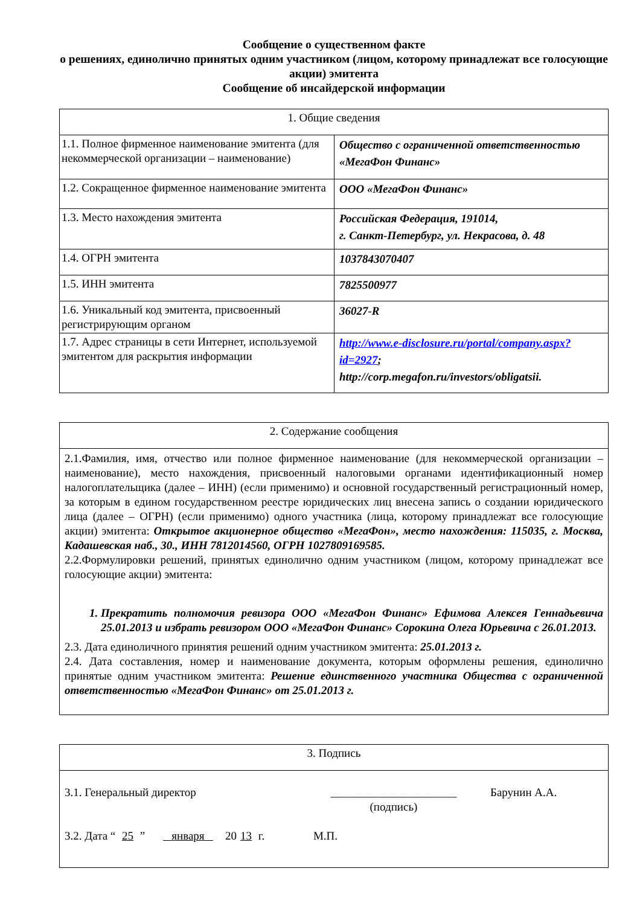Сообщение о существенном факте
о решениях, единолично принятых одним участником (лицом, которому принадлежат все голосующие акции) эмитента
Сообщение об инсайдерской информации
| 1. Общие сведения | |
| --- | --- |
| 1.1. Полное фирменное наименование эмитента (для некоммерческой организации – наименование) | Общество с ограниченной ответственностью «МегаФон Финанс» |
| 1.2. Сокращенное фирменное наименование эмитента | ООО «МегаФон Финанс» |
| 1.3. Место нахождения эмитента | Российская Федерация, 191014, г. Санкт-Петербург, ул. Некрасова, д. 48 |
| 1.4. ОГРН эмитента | 1037843070407 |
| 1.5. ИНН эмитента | 7825500977 |
| 1.6. Уникальный код эмитента, присвоенный регистрирующим органом | 36027-R |
| 1.7. Адрес страницы в сети Интернет, используемой эмитентом для раскрытия информации | http://www.e-disclosure.ru/portal/company.aspx?id=2927 ; http://corp.megafon.ru/investors/obligatsii. |
| 2. Содержание сообщения |
| --- |
| 2.1.Фамилия, имя, отчество или полное фирменное наименование (для некоммерческой организации – наименование), место нахождения, присвоенный налоговыми органами идентификационный номер налогоплательщика (далее – ИНН) (если применимо) и основной государственный регистрационный номер, за которым в едином государственном реестре юридических лиц внесена запись о создании юридического лица (далее – ОГРН) (если применимо) одного участника (лица, которому принадлежат все голосующие акции) эмитента: Открытое акционерное общество «МегаФон», место нахождения: 115035, г. Москва, Кадашевская наб., 30., ИНН 7812014560, ОГРН 1027809169585. 2.2.Формулировки решений, принятых единолично одним участником (лицом, которому принадлежат все голосующие акции) эмитента: 1. Прекратить полномочия ревизора ООО «МегаФон Финанс» Ефимова Алексея Геннадьевича 25.01.2013 и избрать ревизором ООО «МегаФон Финанс» Сорокина Олега Юрьевича с 26.01.2013. 2.3. Дата единоличного принятия решений одним участником эмитента: 25.01.2013 г. 2.4. Дата составления, номер и наименование документа, которым оформлены решения, единолично принятые одним участником эмитента: Решение единственного участника Общества с ограниченной ответственностью «МегаФон Финанс» от 25.01.2013 г. |
| 3. Подпись |
| --- |
| 3.1. Генеральный директор ______________________ (подпись) Барунин А.А. 3.2. Дата “ 25 ” января 20 13 г. М.П. |